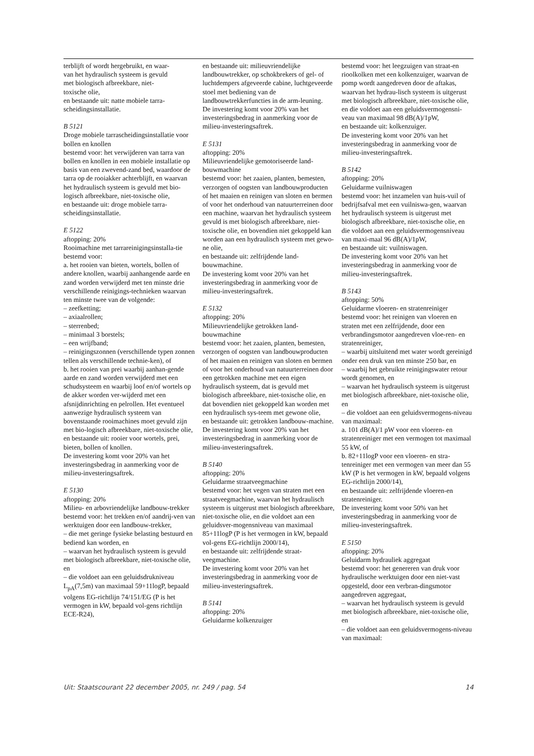terblijft of wordt hergebruikt, en waar-
van het hydraulisch systeem is gevuld
met biologisch afbreekbare, niet-
toxische olie,
en bestaande uit: natte mobiele tarra-
scheidingsinstallatie.
B 5121
Droge mobiele tarrascheidingsinstallatie voor bollen en knollen
bestemd voor: het verwijderen van tarra van bollen en knollen in een mobiele installatie op basis van een zwevend-zand bed, waardoor de tarra op de rooiakker achterblijft, en waarvan het hydraulisch systeem is gevuld met bio-logisch afbreekbare, niet-toxische olie,
en bestaande uit: droge mobiele tarra-scheidingsinstallatie.
E 5122
aftopping: 20%
Rooimachine met tarrareinigingsinstalla-tie
bestemd voor:
a. het rooien van bieten, wortels, bollen of andere knollen, waarbij aanhangende aarde en zand worden verwijderd met ten minste drie verschillende reinigings-technieken waarvan ten minste twee van de volgende:
– zeefketting;
– axiaalrollen;
– sterrenbed;
– minimaal 3 borstels;
– een wrijfband;
– reinigingszonnen (verschillende typen zonnen tellen als verschillende technie-ken), of
b. het rooien van prei waarbij aanhan-gende aarde en zand worden verwijderd met een schudsysteem en waarbij loof en/of wortels op de akker worden ver-wijderd met een afsnijdinrichting en pelrollen. Het eventueel aanwezige hydraulisch systeem van bovenstaande rooimachines moet gevuld zijn met bio-logisch afbreekbare, niet-toxische olie,
en bestaande uit: rooier voor wortels, prei, bieten, bollen of knollen.
De investering komt voor 20% van het investeringsbedrag in aanmerking voor de milieu-investeringsaftrek.
E 5130
aftopping: 20%
Milieu- en arbovriendelijke landbouw-trekker
bestemd voor: het trekken en/of aandrij-ven van werktuigen door een landbouw-trekker,
– die met geringe fysieke belasting bestuurd en bediend kan worden, en
– waarvan het hydraulisch systeem is gevuld met biologisch afbreekbare, niet-toxische olie, en
– die voldoet aan een geluidsdrukniveau L<sub>pA</sub>(7,5m) van maximaal 59+11logP, bepaald volgens EG-richtlijn 74/151/EG (P is het vermogen in kW, bepaald vol-gens richtlijn ECE-R24),
en bestaande uit: milieuvriendelijke landbouwtrekker, op schokbrekers of gel- of luchtdempers afgeveerde cabine, luchtgeveerde stoel met bediening van de landbouwtrekkerfuncties in de arm-leuning.
De investering komt voor 20% van het investeringsbedrag in aanmerking voor de milieu-investeringsaftrek.
E 5131
aftopping: 20%
Milieuvriendelijke gemotoriseerde land-bouwmachine
bestemd voor: het zaaien, planten, bemesten, verzorgen of oogsten van landbouwproducten of het maaien en reinigen van sloten en bermen of voor het onderhoud van natuurterreinen door een machine, waarvan het hydraulisch systeem gevuld is met biologisch afbreekbare, niet-toxische olie, en bovendien niet gekoppeld kan worden aan een hydraulisch systeem met gewo-ne olie,
en bestaande uit: zelfrijdende land-bouwmachine.
De investering komt voor 20% van het investeringsbedrag in aanmerking voor de milieu-investeringsaftrek.
E 5132
aftopping: 20%
Milieuvriendelijke getrokken land-bouwmachine
bestemd voor: het zaaien, planten, bemesten, verzorgen of oogsten van landbouwproducten of het maaien en reinigen van sloten en bermen of voor het onderhoud van natuurterreinen door een getrokken machine met een eigen hydraulisch systeem, dat is gevuld met biologisch afbreekbare, niet-toxische olie, en dat bovendien niet gekoppeld kan worden met een hydraulisch sys-teem met gewone olie,
en bestaande uit: getrokken landbouw-machine.
De investering komt voor 20% van het investeringsbedrag in aanmerking voor de milieu-investeringsaftrek.
B 5140
aftopping: 20%
Geluidarme straatveegmachine
bestemd voor: het vegen van straten met een straatveegmachine, waarvan het hydraulisch systeem is uitgerust met biologisch afbreekbare, niet-toxische olie, en die voldoet aan een geluidsver-mogensniveau van maximaal 85+11logP (P is het vermogen in kW, bepaald vol-gens EG-richtlijn 2000/14),
en bestaande uit: zelfrijdende straat-veegmachine.
De investering komt voor 20% van het investeringsbedrag in aanmerking voor de milieu-investeringsaftrek.
B 5141
aftopping: 20%
Geluidarme kolkenzuiger
bestemd voor: het leegzuigen van straat-en rioolkolken met een kolkenzuiger, waarvan de pomp wordt aangedreven door de aftakas, waarvan het hydrau-lisch systeem is uitgerust met biologisch afbreekbare, niet-toxische olie, en die voldoet aan een geluidsvermogensni-veau van maximaal 98 dB(A)/1pW,
en bestaande uit: kolkenzuiger.
De investering komt voor 20% van het investeringsbedrag in aanmerking voor de milieu-investeringsaftrek.
B 5142
aftopping: 20%
Geluidarme vuilniswagen
bestemd voor: het inzamelen van huis-vuil of bedrijfsafval met een vuilniswa-gen, waarvan het hydraulisch systeem is uitgerust met biologisch afbreekbare, niet-toxische olie, en die voldoet aan een geluidsvermogensniveau van maxi-maal 96 dB(A)/1pW,
en bestaande uit: vuilniswagen.
De investering komt voor 20% van het investeringsbedrag in aanmerking voor de milieu-investeringsaftrek.
B 5143
aftopping: 50%
Geluidarme vloeren- en stratenreiniger
bestemd voor: het reinigen van vloeren en straten met een zelfrijdende, door een verbrandingsmotor aangedreven vloe-ren- en stratenreiniger,
– waarbij uitsluitend met water wordt gereinigd onder een druk van ten minste 250 bar, en
– waarbij het gebruikte reinigingswater retour wordt genomen, en
– waarvan het hydraulisch systeem is uitgerust met biologisch afbreekbare, niet-toxische olie, en
– die voldoet aan een geluidsvermogens-niveau van maximaal:
a. 101 dB(A)/1 pW voor een vloeren- en stratenreiniger met een vermogen tot maximaal 55 kW, of
b. 82+11logP voor een vloeren- en stra-tenreiniger met een vermogen van meer dan 55 kW (P is het vermogen in kW, bepaald volgens EG-richtlijn 2000/14),
en bestaande uit: zelfrijdende vloeren-en stratenreiniger.
De investering komt voor 50% van het investeringsbedrag in aanmerking voor de milieu-investeringsaftrek.
E 5150
aftopping: 20%
Geluidarm hydrauliek aggregaat
bestemd voor: het genereren van druk voor hydraulische werktuigen door een niet-vast opgesteld, door een verbran-dingsmotor aangedreven aggregaat,
– waarvan het hydraulisch systeem is gevuld met biologisch afbreekbare, niet-toxische olie, en
– die voldoet aan een geluidsvermogens-niveau van maximaal:
Uit: Staatscourant 22 december 2005, nr. 249 / pag. 54 14